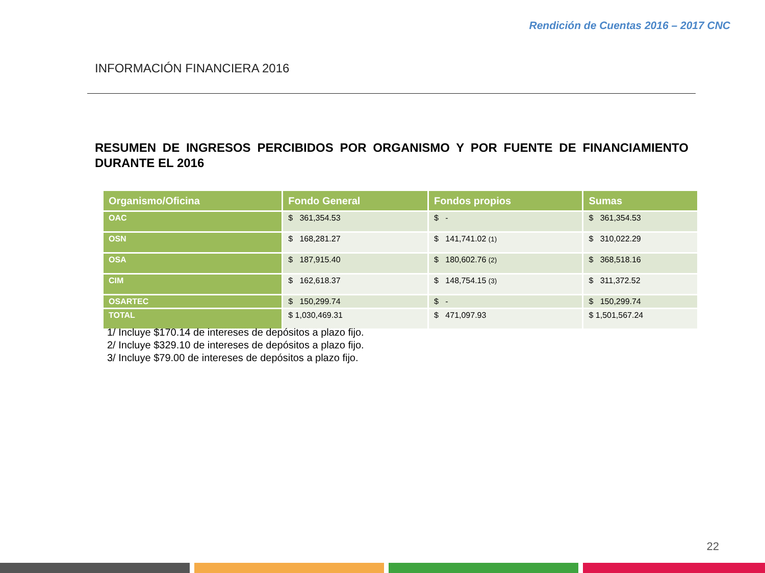Rendición de Cuentas 2016 – 2017 CNC
INFORMACIÓN FINANCIERA 2016
RESUMEN DE INGRESOS PERCIBIDOS POR ORGANISMO Y POR FUENTE DE FINANCIAMIENTO DURANTE EL 2016
| Organismo/Oficina | Fondo General | Fondos propios | Sumas |
| --- | --- | --- | --- |
| OAC | $ 361,354.53 | $ - | $ 361,354.53 |
| OSN | $ 168,281.27 | $ 141,741.02 (1) | $ 310,022.29 |
| OSA | $ 187,915.40 | $ 180,602.76 (2) | $ 368,518.16 |
| CIM | $ 162,618.37 | $ 148,754.15 (3) | $ 311,372.52 |
| OSARTEC | $ 150,299.74 | $ - | $ 150,299.74 |
| TOTAL | $ 1,030,469.31 | $ 471,097.93 | $ 1,501,567.24 |
1/ Incluye $170.14 de intereses de depósitos a plazo fijo.
2/ Incluye $329.10 de intereses de depósitos a plazo fijo.
3/ Incluye $79.00 de intereses de depósitos a plazo fijo.
22